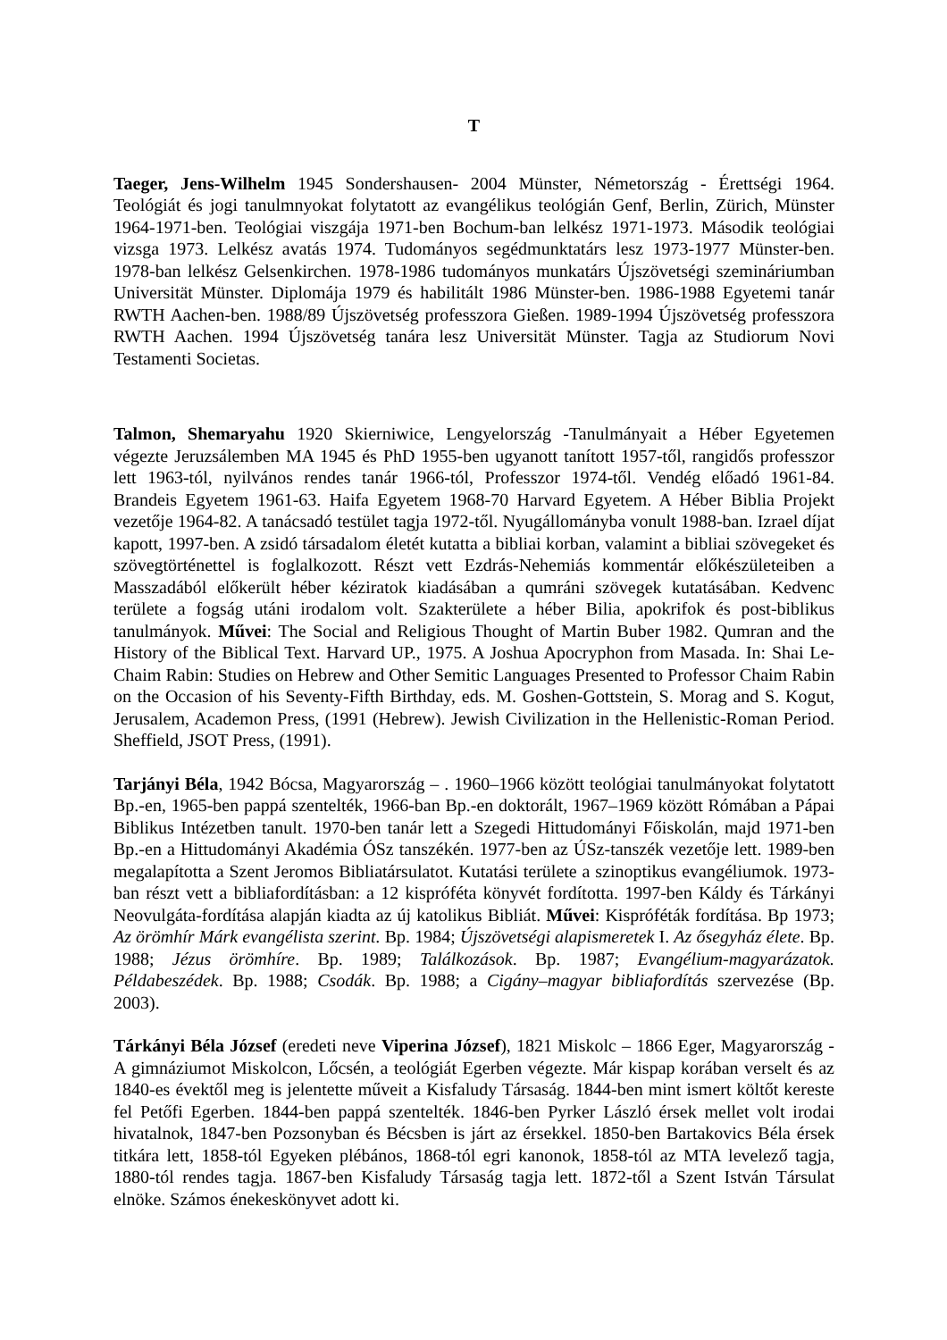T
Taeger, Jens-Wilhelm 1945 Sondershausen- 2004 Münster, Németország - Érettségi 1964. Teológiát és jogi tanulmnyokat folytatott az evangélikus teológián Genf, Berlin, Zürich, Münster 1964-1971-ben. Teológiai viszgája 1971-ben Bochum-ban lelkész 1971-1973. Második teológiai vizsga 1973. Lelkész avatás 1974. Tudományos segédmunktatárs lesz 1973-1977 Münster-ben. 1978-ban lelkész Gelsenkirchen. 1978-1986 tudományos munkatárs Újszövetségi szemináriumban Universität Münster. Diplomája 1979 és habilitált 1986 Münster-ben. 1986-1988 Egyetemi tanár RWTH Aachen-ben. 1988/89 Újszövetség professzora Gießen. 1989-1994 Újszövetség professzora RWTH Aachen. 1994 Újszövetség tanára lesz Universität Münster. Tagja az Studiorum Novi Testamenti Societas.
Talmon, Shemaryahu 1920 Skierniwice, Lengyelország -Tanulmányait a Héber Egyetemen végezte Jeruzsálemben MA 1945 és PhD 1955-ben ugyanott tanított 1957-től, rangidős professzor lett 1963-tól, nyilvános rendes tanár 1966-tól, Professzor 1974-től. Vendég előadó 1961-84. Brandeis Egyetem 1961-63. Haifa Egyetem 1968-70 Harvard Egyetem. A Héber Biblia Projekt vezetője 1964-82. A tanácsadó testület tagja 1972-től. Nyugállományba vonult 1988-ban. Izrael díjat kapott, 1997-ben. A zsidó társadalom életét kutatta a bibliai korban, valamint a bibliai szövegeket és szövegtörténettel is foglalkozott. Részt vett Ezdrás-Nehemiás kommentár előkészületeiben a Masszadából előkerült héber kéziratok kiadásában a qumráni szövegek kutatásában. Kedvenc területe a fogság utáni irodalom volt. Szakterülete a héber Bilia, apokrifok és post-biblikus tanulmányok. Művei: The Social and Religious Thought of Martin Buber 1982. Qumran and the History of the Biblical Text. Harvard UP., 1975. A Joshua Apocryphon from Masada. In: Shai Le-Chaim Rabin: Studies on Hebrew and Other Semitic Languages Presented to Professor Chaim Rabin on the Occasion of his Seventy-Fifth Birthday, eds. M. Goshen-Gottstein, S. Morag and S. Kogut, Jerusalem, Academon Press, (1991 (Hebrew). Jewish Civilization in the Hellenistic-Roman Period. Sheffield, JSOT Press, (1991).
Tarjányi Béla, 1942 Bócsa, Magyarország – . 1960–1966 között teológiai tanulmányokat folytatott Bp.-en, 1965-ben pappá szentelték, 1966-ban Bp.-en doktorált, 1967–1969 között Rómában a Pápai Biblikus Intézetben tanult. 1970-ben tanár lett a Szegedi Hittudományi Főiskolán, majd 1971-ben Bp.-en a Hittudományi Akadémia ÓSz tanszékén. 1977-ben az ÚSz-tanszék vezetője lett. 1989-ben megalapította a Szent Jeromos Bibliatársulatot. Kutatási területe a szinoptikus evangéliumok. 1973-ban részt vett a bibliafordításban: a 12 kispróféta könyvét fordította. 1997-ben Káldy és Tárkányi Neovulgáta-fordítása alapján kiadta az új katolikus Bibliát. Művei: Kispróféták fordítása. Bp 1973; Az örömhír Márk evangélista szerint. Bp. 1984; Újszövetségi alapismeretek I. Az ősegyház élete. Bp. 1988; Jézus örömhíre. Bp. 1989; Találkozások. Bp. 1987; Evangélium-magyarázatok. Példabeszédek. Bp. 1988; Csodák. Bp. 1988; a Cigány–magyar bibliafordítás szervezése (Bp. 2003).
Tárkányi Béla József (eredeti neve Viperina József), 1821 Miskolc – 1866 Eger, Magyarország - A gimnáziumot Miskolcon, Lőcsén, a teológiát Egerben végezte. Már kispap korában verselt és az 1840-es évektől meg is jelentette műveit a Kisfaludy Társaság. 1844-ben mint ismert költőt kereste fel Petőfi Egerben. 1844-ben pappá szentelték. 1846-ben Pyrker László érsek mellet volt irodai hivatalnok, 1847-ben Pozsonyban és Bécsben is járt az érsekkel. 1850-ben Bartakovics Béla érsek titkára lett, 1858-tól Egyeken plébános, 1868-tól egri kanonok, 1858-tól az MTA levelező tagja, 1880-tól rendes tagja. 1867-ben Kisfaludy Társaság tagja lett. 1872-től a Szent István Társulat elnöke. Számos énekeskönyvet adott ki.